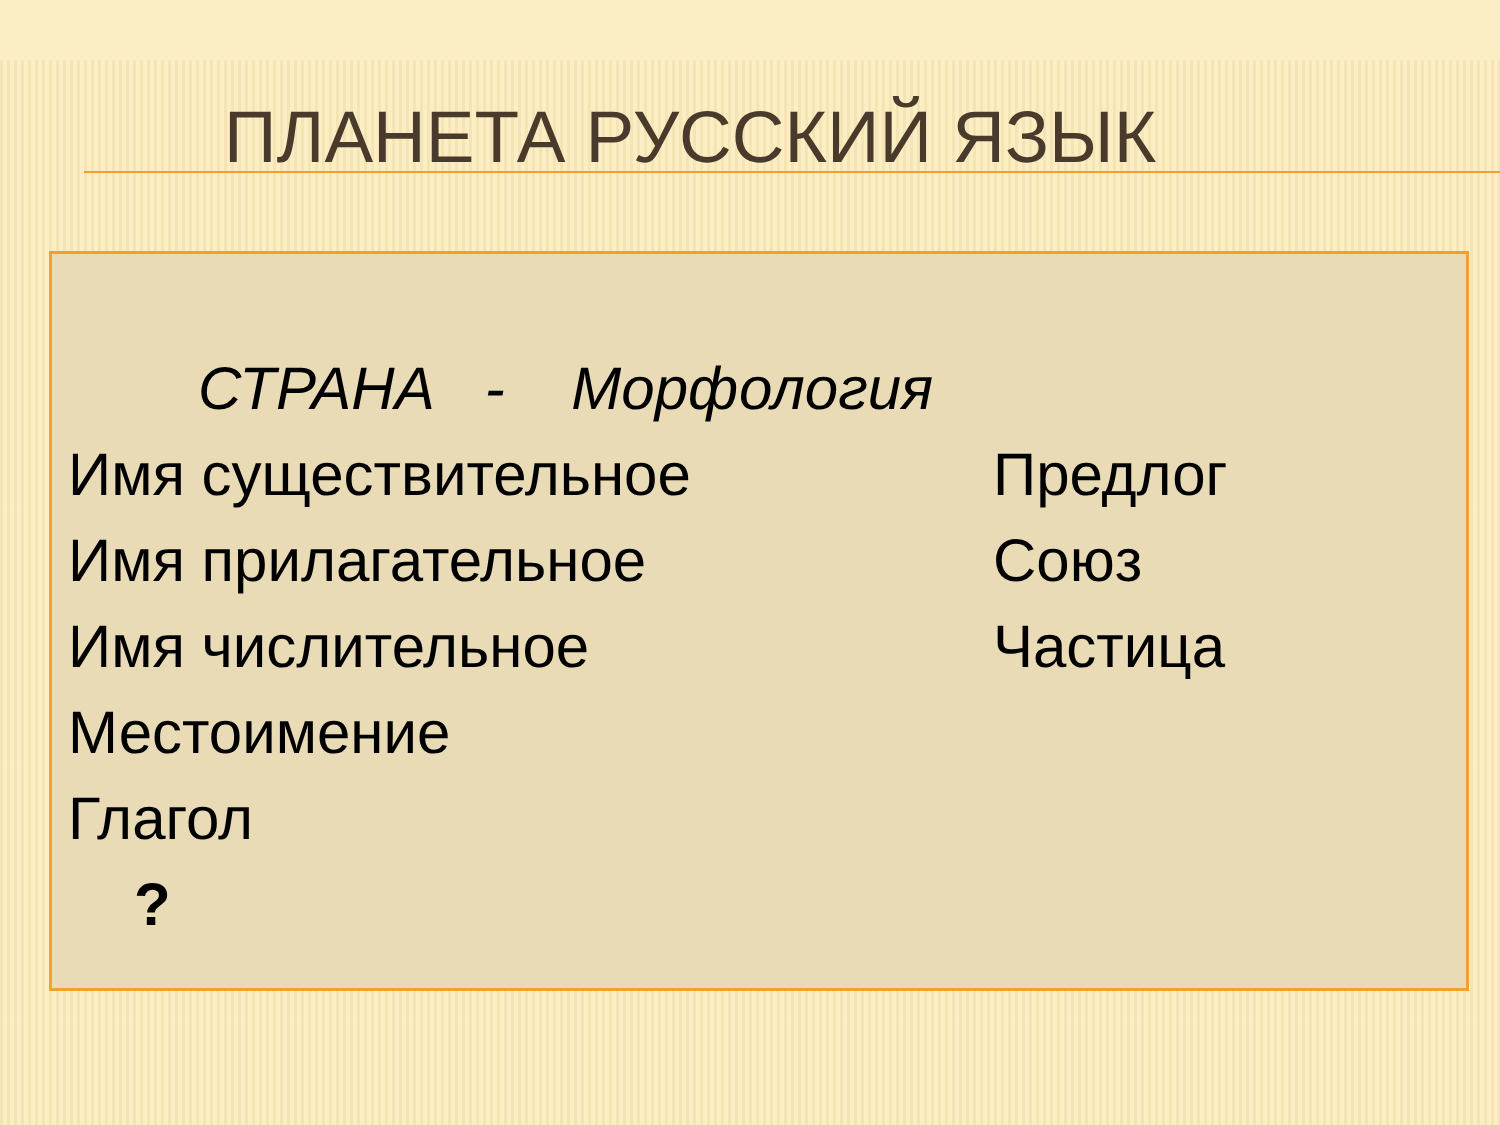ПЛАНЕТА РУССКИЙ ЯЗЫК
СТРАНА - Морфология
Имя существительное Предлог
Имя прилагательное Союз
Имя числительное Частица
Местоимение
Глагол
?